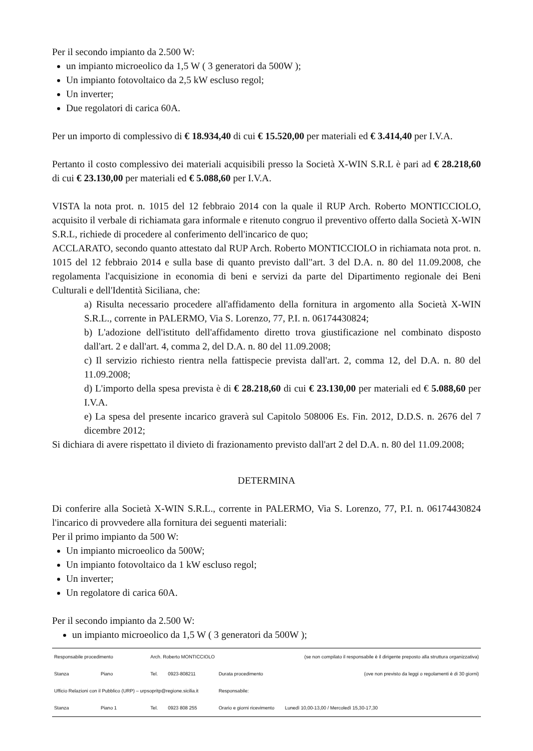Per il secondo impianto da 2.500 W:
un impianto microeolico da 1,5 W ( 3 generatori da 500W );
Un impianto fotovoltaico da 2,5 kW escluso regol;
Un inverter;
Due regolatori di carica 60A.
Per un importo di complessivo di € 18.934,40 di cui € 15.520,00 per materiali ed € 3.414,40 per I.V.A.
Pertanto il costo complessivo dei materiali acquisibili presso la Società X-WIN S.R.L è pari ad € 28.218,60 di cui € 23.130,00 per materiali ed € 5.088,60 per I.V.A.
VISTA la nota prot. n. 1015 del 12 febbraio 2014 con la quale il RUP Arch. Roberto MONTICCIOLO, acquisito il verbale di richiamata gara informale e ritenuto congruo il preventivo offerto dalla Società X-WIN S.R.L, richiede di procedere al conferimento dell'incarico de quo;
ACCLARATO, secondo quanto attestato dal RUP Arch. Roberto MONTICCIOLO in richiamata nota prot. n. 1015 del 12 febbraio 2014 e sulla base di quanto previsto dall"art. 3 del D.A. n. 80 del 11.09.2008, che regolamenta l'acquisizione in economia di beni e servizi da parte del Dipartimento regionale dei Beni Culturali e dell'Identità Siciliana, che:
a) Risulta necessario procedere all'affidamento della fornitura in argomento alla Società X-WIN S.R.L., corrente in PALERMO, Via S. Lorenzo, 77, P.I. n. 06174430824;
b) L'adozione dell'istituto dell'affidamento diretto trova giustificazione nel combinato disposto dall'art. 2 e dall'art. 4, comma 2, del D.A. n. 80 del 11.09.2008;
c) Il servizio richiesto rientra nella fattispecie prevista dall'art. 2, comma 12, del D.A. n. 80 del 11.09.2008;
d) L'importo della spesa prevista è di € 28.218,60 di cui € 23.130,00 per materiali ed € 5.088,60 per I.V.A.
e) La spesa del presente incarico graverà sul Capitolo 508006 Es. Fin. 2012, D.D.S. n. 2676 del 7 dicembre 2012;
Si dichiara di avere rispettato il divieto di frazionamento previsto dall'art 2 del D.A. n. 80 del 11.09.2008;
DETERMINA
Di conferire alla Società X-WIN S.R.L., corrente in PALERMO, Via S. Lorenzo, 77, P.I. n. 06174430824 l'incarico di provvedere alla fornitura dei seguenti materiali:
Per il primo impianto da 500 W:
Un impianto microeolico da 500W;
Un impianto fotovoltaico da 1 kW escluso regol;
Un inverter;
Un regolatore di carica 60A.
Per il secondo impianto da 2.500 W:
un impianto microeolico da 1,5 W ( 3 generatori da 500W );
| Responsabile procedimento | | Arch. Roberto MONTICCIOLO | | | (se non compilato il responsabile è il dirigente preposto alla struttura organizzativa) |
| Stanza | Piano | Tel. | 0923-808211 | Durata procedimento | (ove non previsto da leggi o regolamenti è di 30 giorni) |
| Ufficio Relazioni con il Pubblico (URP) – urpsopritp@regione.sicilia.it | | | | Responsabile: | |
| Stanza | Piano 1 | Tel. | 0923 808 255 | Orario e giorni ricevimento | Lunedì 10,00-13,00 / Mercoledì 15,30-17,30 |